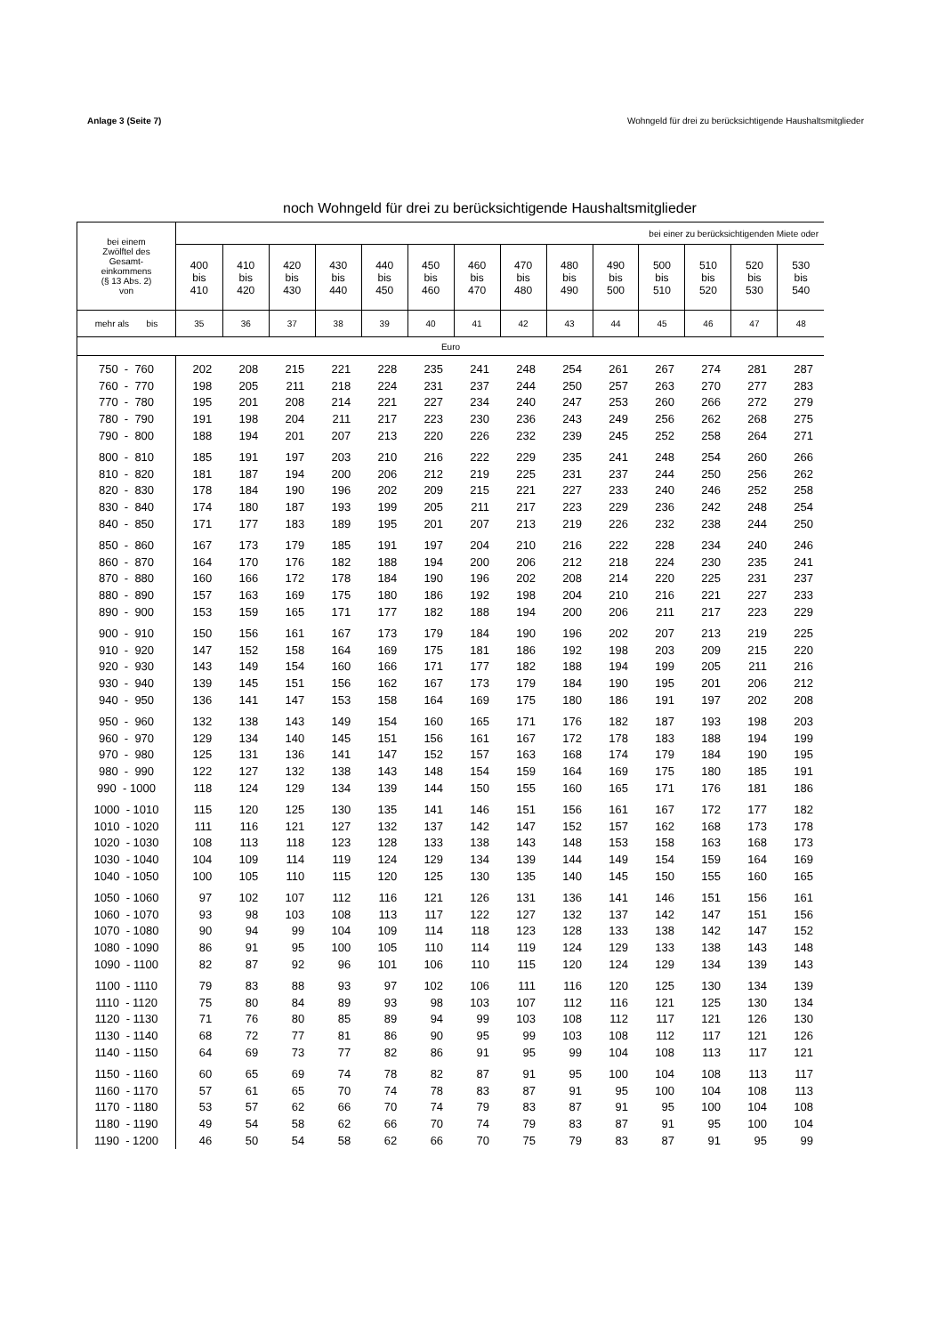Anlage 3 (Seite 7) Wohngeld für drei zu berücksichtigende Haushaltsmitglieder
noch Wohngeld für drei zu berücksichtigende Haushaltsmitglieder
| bei einem Zwölftel des Gesamt- einkommens (§ 13 Abs. 2) von | bei einer zu berücksichtigenden Miete oder | | | | | | | | | | | | | |
| --- | --- | --- | --- | --- | --- | --- | --- | --- | --- | --- | --- | --- | --- | --- |
| | 400 bis 410 | 410 bis 420 | 420 bis 430 | 430 bis 440 | 440 bis 450 | 450 bis 460 | 460 bis 470 | 470 bis 480 | 480 bis 490 | 490 bis 500 | 500 bis 510 | 510 bis 520 | 520 bis 530 | 530 bis 540 |
| mehr als bis | 35 | 36 | 37 | 38 | 39 | 40 | 41 | 42 | 43 | 44 | 45 | 46 | 47 | 48 |
| Euro | | | | | | | | | | | | | | |
| 750 - 760 | 202 | 208 | 215 | 221 | 228 | 235 | 241 | 248 | 254 | 261 | 267 | 274 | 281 | 287 |
| 760 - 770 | 198 | 205 | 211 | 218 | 224 | 231 | 237 | 244 | 250 | 257 | 263 | 270 | 277 | 283 |
| 770 - 780 | 195 | 201 | 208 | 214 | 221 | 227 | 234 | 240 | 247 | 253 | 260 | 266 | 272 | 279 |
| 780 - 790 | 191 | 198 | 204 | 211 | 217 | 223 | 230 | 236 | 243 | 249 | 256 | 262 | 268 | 275 |
| 790 - 800 | 188 | 194 | 201 | 207 | 213 | 220 | 226 | 232 | 239 | 245 | 252 | 258 | 264 | 271 |
| 800 - 810 | 185 | 191 | 197 | 203 | 210 | 216 | 222 | 229 | 235 | 241 | 248 | 254 | 260 | 266 |
| 810 - 820 | 181 | 187 | 194 | 200 | 206 | 212 | 219 | 225 | 231 | 237 | 244 | 250 | 256 | 262 |
| 820 - 830 | 178 | 184 | 190 | 196 | 202 | 209 | 215 | 221 | 227 | 233 | 240 | 246 | 252 | 258 |
| 830 - 840 | 174 | 180 | 187 | 193 | 199 | 205 | 211 | 217 | 223 | 229 | 236 | 242 | 248 | 254 |
| 840 - 850 | 171 | 177 | 183 | 189 | 195 | 201 | 207 | 213 | 219 | 226 | 232 | 238 | 244 | 250 |
| 850 - 860 | 167 | 173 | 179 | 185 | 191 | 197 | 204 | 210 | 216 | 222 | 228 | 234 | 240 | 246 |
| 860 - 870 | 164 | 170 | 176 | 182 | 188 | 194 | 200 | 206 | 212 | 218 | 224 | 230 | 235 | 241 |
| 870 - 880 | 160 | 166 | 172 | 178 | 184 | 190 | 196 | 202 | 208 | 214 | 220 | 225 | 231 | 237 |
| 880 - 890 | 157 | 163 | 169 | 175 | 180 | 186 | 192 | 198 | 204 | 210 | 216 | 221 | 227 | 233 |
| 890 - 900 | 153 | 159 | 165 | 171 | 177 | 182 | 188 | 194 | 200 | 206 | 211 | 217 | 223 | 229 |
| 900 - 910 | 150 | 156 | 161 | 167 | 173 | 179 | 184 | 190 | 196 | 202 | 207 | 213 | 219 | 225 |
| 910 - 920 | 147 | 152 | 158 | 164 | 169 | 175 | 181 | 186 | 192 | 198 | 203 | 209 | 215 | 220 |
| 920 - 930 | 143 | 149 | 154 | 160 | 166 | 171 | 177 | 182 | 188 | 194 | 199 | 205 | 211 | 216 |
| 930 - 940 | 139 | 145 | 151 | 156 | 162 | 167 | 173 | 179 | 184 | 190 | 195 | 201 | 206 | 212 |
| 940 - 950 | 136 | 141 | 147 | 153 | 158 | 164 | 169 | 175 | 180 | 186 | 191 | 197 | 202 | 208 |
| 950 - 960 | 132 | 138 | 143 | 149 | 154 | 160 | 165 | 171 | 176 | 182 | 187 | 193 | 198 | 203 |
| 960 - 970 | 129 | 134 | 140 | 145 | 151 | 156 | 161 | 167 | 172 | 178 | 183 | 188 | 194 | 199 |
| 970 - 980 | 125 | 131 | 136 | 141 | 147 | 152 | 157 | 163 | 168 | 174 | 179 | 184 | 190 | 195 |
| 980 - 990 | 122 | 127 | 132 | 138 | 143 | 148 | 154 | 159 | 164 | 169 | 175 | 180 | 185 | 191 |
| 990 - 1000 | 118 | 124 | 129 | 134 | 139 | 144 | 150 | 155 | 160 | 165 | 171 | 176 | 181 | 186 |
| 1000 - 1010 | 115 | 120 | 125 | 130 | 135 | 141 | 146 | 151 | 156 | 161 | 167 | 172 | 177 | 182 |
| 1010 - 1020 | 111 | 116 | 121 | 127 | 132 | 137 | 142 | 147 | 152 | 157 | 162 | 168 | 173 | 178 |
| 1020 - 1030 | 108 | 113 | 118 | 123 | 128 | 133 | 138 | 143 | 148 | 153 | 158 | 163 | 168 | 173 |
| 1030 - 1040 | 104 | 109 | 114 | 119 | 124 | 129 | 134 | 139 | 144 | 149 | 154 | 159 | 164 | 169 |
| 1040 - 1050 | 100 | 105 | 110 | 115 | 120 | 125 | 130 | 135 | 140 | 145 | 150 | 155 | 160 | 165 |
| 1050 - 1060 | 97 | 102 | 107 | 112 | 116 | 121 | 126 | 131 | 136 | 141 | 146 | 151 | 156 | 161 |
| 1060 - 1070 | 93 | 98 | 103 | 108 | 113 | 117 | 122 | 127 | 132 | 137 | 142 | 147 | 151 | 156 |
| 1070 - 1080 | 90 | 94 | 99 | 104 | 109 | 114 | 118 | 123 | 128 | 133 | 138 | 142 | 147 | 152 |
| 1080 - 1090 | 86 | 91 | 95 | 100 | 105 | 110 | 114 | 119 | 124 | 129 | 133 | 138 | 143 | 148 |
| 1090 - 1100 | 82 | 87 | 92 | 96 | 101 | 106 | 110 | 115 | 120 | 124 | 129 | 134 | 139 | 143 |
| 1100 - 1110 | 79 | 83 | 88 | 93 | 97 | 102 | 106 | 111 | 116 | 120 | 125 | 130 | 134 | 139 |
| 1110 - 1120 | 75 | 80 | 84 | 89 | 93 | 98 | 103 | 107 | 112 | 116 | 121 | 125 | 130 | 134 |
| 1120 - 1130 | 71 | 76 | 80 | 85 | 89 | 94 | 99 | 103 | 108 | 112 | 117 | 121 | 126 | 130 |
| 1130 - 1140 | 68 | 72 | 77 | 81 | 86 | 90 | 95 | 99 | 103 | 108 | 112 | 117 | 121 | 126 |
| 1140 - 1150 | 64 | 69 | 73 | 77 | 82 | 86 | 91 | 95 | 99 | 104 | 108 | 113 | 117 | 121 |
| 1150 - 1160 | 60 | 65 | 69 | 74 | 78 | 82 | 87 | 91 | 95 | 100 | 104 | 108 | 113 | 117 |
| 1160 - 1170 | 57 | 61 | 65 | 70 | 74 | 78 | 83 | 87 | 91 | 95 | 100 | 104 | 108 | 113 |
| 1170 - 1180 | 53 | 57 | 62 | 66 | 70 | 74 | 79 | 83 | 87 | 91 | 95 | 100 | 104 | 108 |
| 1180 - 1190 | 49 | 54 | 58 | 62 | 66 | 70 | 74 | 79 | 83 | 87 | 91 | 95 | 100 | 104 |
| 1190 - 1200 | 46 | 50 | 54 | 58 | 62 | 66 | 70 | 75 | 79 | 83 | 87 | 91 | 95 | 99 |